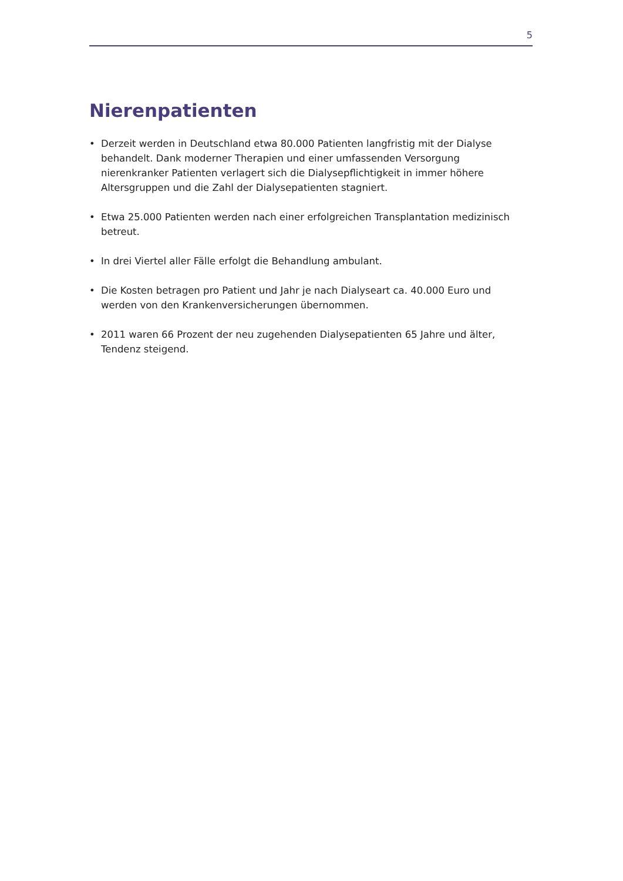5
Nierenpatienten
• Derzeit werden in Deutschland etwa 80.000 Patienten langfristig mit der Dialyse behandelt. Dank moderner Therapien und einer umfassenden Versorgung nierenkranker Patienten verlagert sich die Dialysepflichtigkeit in immer höhere Altersgruppen und die Zahl der Dialysepatienten stagniert.
• Etwa 25.000 Patienten werden nach einer erfolgreichen Transplantation medizinisch betreut.
• In drei Viertel aller Fälle erfolgt die Behandlung ambulant.
• Die Kosten betragen pro Patient und Jahr je nach Dialyseart ca. 40.000 Euro und werden von den Krankenversicherungen übernommen.
• 2011 waren 66 Prozent der neu zugehenden Dialysepatienten 65 Jahre und älter, Tendenz steigend.